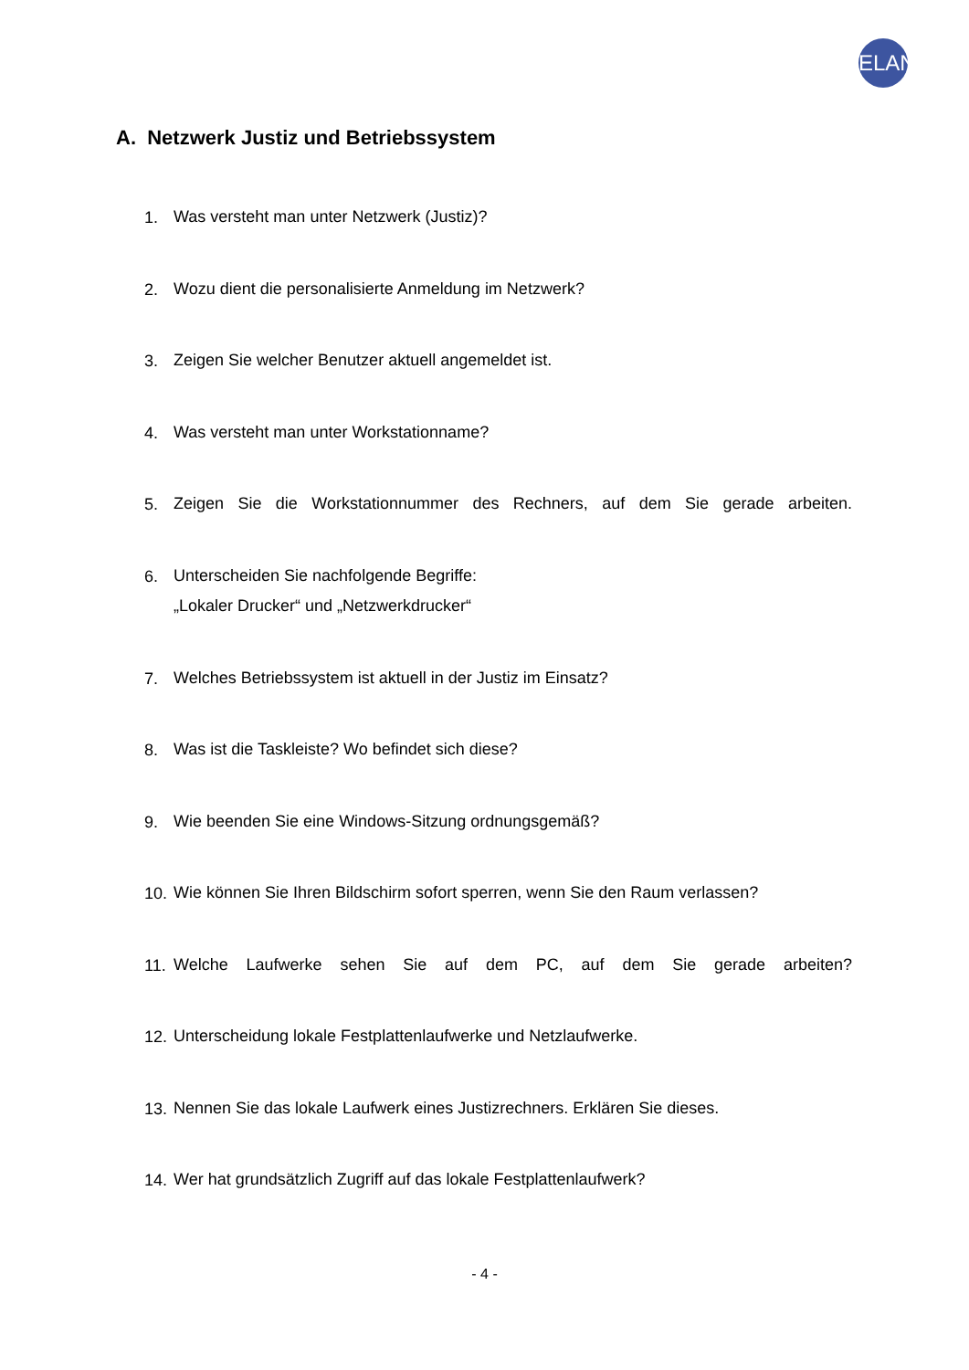ELAN
A. Netzwerk Justiz und Betriebssystem
1. Was versteht man unter Netzwerk (Justiz)?
2. Wozu dient die personalisierte Anmeldung im Netzwerk?
3. Zeigen Sie welcher Benutzer aktuell angemeldet ist.
4. Was versteht man unter Workstationname?
5. Zeigen Sie die Workstationnummer des Rechners, auf dem Sie gerade arbeiten.
6. Unterscheiden Sie nachfolgende Begriffe:
„Lokaler Drucker“ und „Netzwerkdrucker“
7. Welches Betriebssystem ist aktuell in der Justiz im Einsatz?
8. Was ist die Taskleiste? Wo befindet sich diese?
9. Wie beenden Sie eine Windows-Sitzung ordnungsgemäß?
10. Wie können Sie Ihren Bildschirm sofort sperren, wenn Sie den Raum verlassen?
11. Welche Laufwerke sehen Sie auf dem PC, auf dem Sie gerade arbeiten?
12. Unterscheidung lokale Festplattenlaufwerke und Netzlaufwerke.
13. Nennen Sie das lokale Laufwerk eines Justizrechners. Erklären Sie dieses.
14. Wer hat grundsätzlich Zugriff auf das lokale Festplattenlaufwerk?
- 4 -